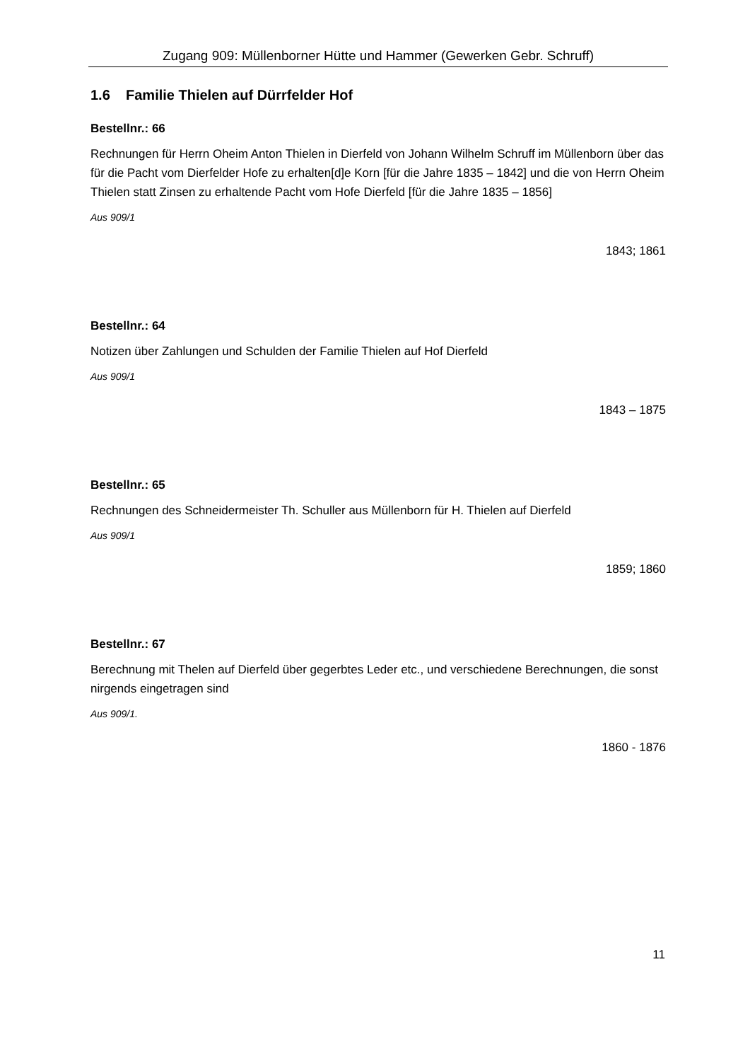Zugang 909: Müllenborner Hütte und Hammer (Gewerken Gebr. Schruff)
1.6 Familie Thielen auf Dürrfelder Hof
Bestellnr.: 66
Rechnungen für Herrn Oheim Anton Thielen in Dierfeld von Johann Wilhelm Schruff im Müllenborn über das für die Pacht vom Dierfelder Hofe zu erhalten[d]e Korn [für die Jahre 1835 – 1842] und die von Herrn Oheim Thielen statt Zinsen zu erhaltende Pacht vom Hofe Dierfeld [für die Jahre 1835 – 1856]
Aus 909/1
1843; 1861
Bestellnr.: 64
Notizen über Zahlungen und Schulden der Familie Thielen auf Hof Dierfeld
Aus 909/1
1843 – 1875
Bestellnr.: 65
Rechnungen des Schneidermeister Th. Schuller aus Müllenborn für H. Thielen auf Dierfeld
Aus 909/1
1859; 1860
Bestellnr.: 67
Berechnung mit Thelen auf Dierfeld über gegerbtes Leder etc., und verschiedene Berechnungen, die sonst nirgends eingetragen sind
Aus 909/1.
1860 - 1876
11